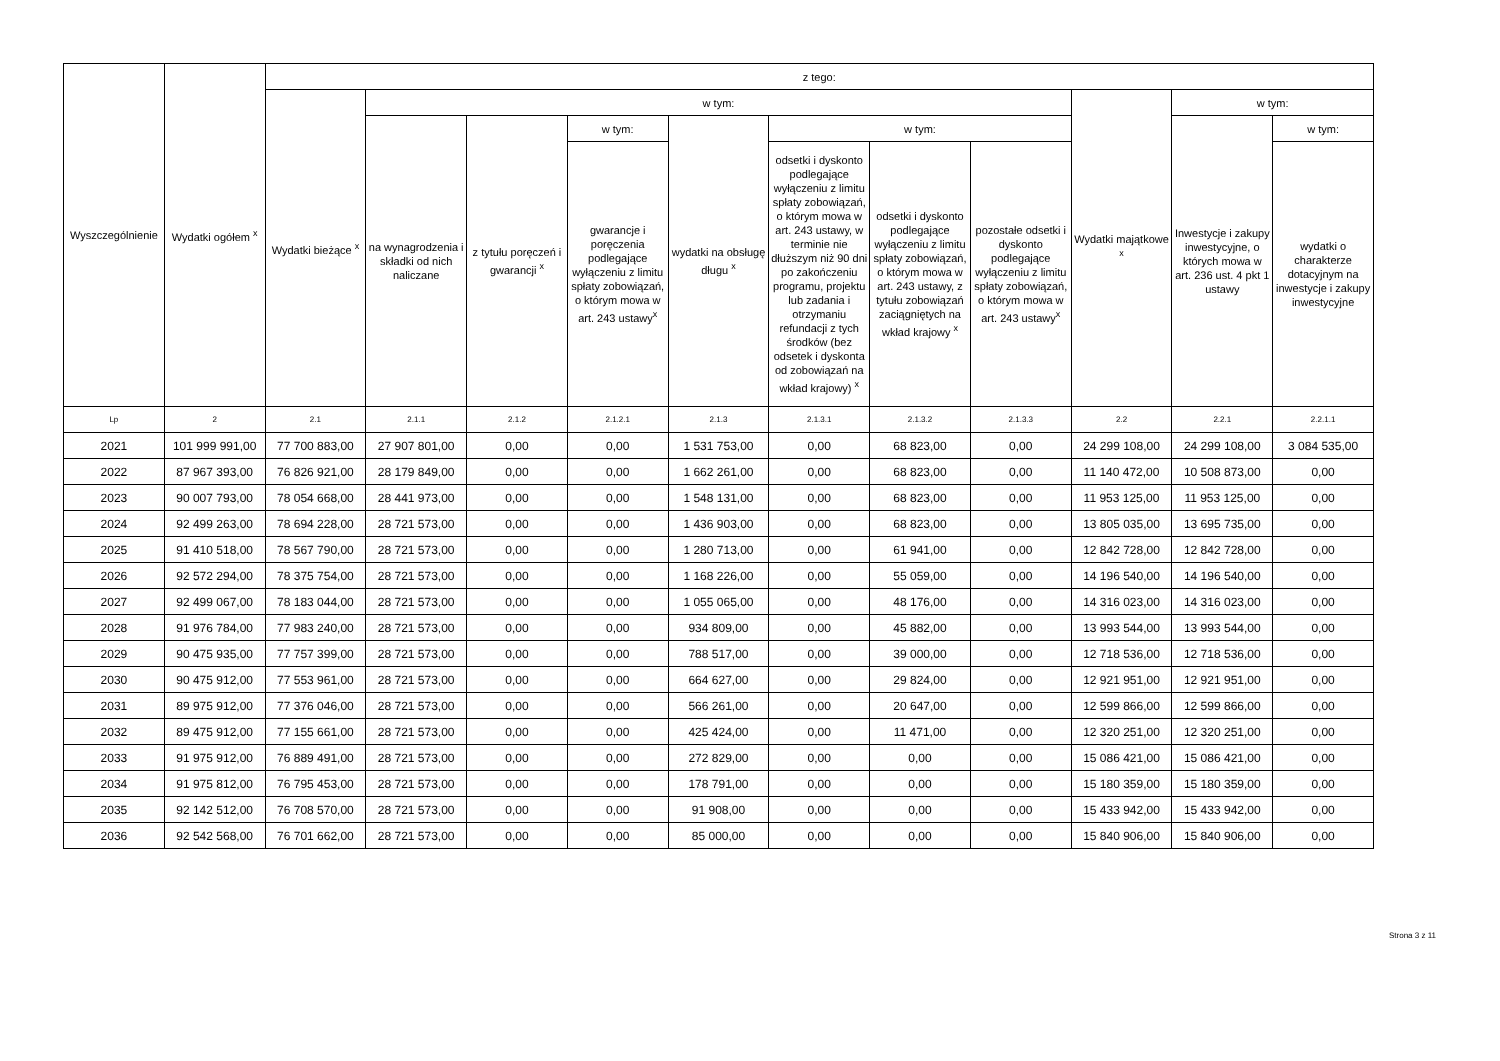| Wyszczególnienie | Wydatki ogółem <sup>x</sup> | z tego: | | | | | | | | | | |
| --- | --- | --- | --- | --- | --- | --- | --- | --- | --- | --- | --- | --- |
| | | Wydatki bieżące <sup>x</sup> | w tym: | | | | | | | Wydatki majątkowe <sup>x</sup> | w tym: | |
| | | | na wynagrodzenia i składki od nich naliczane | z tytułu poręczeń i gwarancji <sup>x</sup> | w tym: | wydatki na obsługę długu <sup>x</sup> | w tym: | | | | Inwestycje i zakupy inwestycyjne, o których mowa w art. 236 ust. 4 pkt 1 ustawy | w tym: |
| | | | | | gwarancje i poręczenia podlegające wyłączeniu z limitu spłaty zobowiązań, o którym mowa w art. 243 ustawy<sup>x</sup> | | odsetki i dyskonto podlegające wyłączeniu z limitu spłaty zobowiązań, o którym mowa w art. 243 ustawy, w terminie nie dłuższym niż 90 dni po zakończeniu programu, projektu lub zadania i otrzymaniu refundacji z tych środków (bez odsetek i dyskonta od zobowiązań na wkład krajowy) <sup>x</sup> | odsetki i dyskonto podlegające wyłączeniu z limitu spłaty zobowiązań, o którym mowa w art. 243 ustawy, z tytułu zobowiązań zaciągniętych na wkład krajowy <sup>x</sup> | pozostałe odsetki i dyskonto podlegające wyłączeniu z limitu spłaty zobowiązań, o którym mowa w art. 243 ustawy<sup>x</sup> | | | wydatki o charakterze dotacyjnym na inwestycje i zakupy inwestycyjne |
| Lp | 2 | 2.1 | 2.1.1 | 2.1.2 | 2.1.2.1 | 2.1.3 | 2.1.3.1 | 2.1.3.2 | 2.1.3.3 | 2.2 | 2.2.1 | 2.2.1.1 |
| 2021 | 101 999 991,00 | 77 700 883,00 | 27 907 801,00 | 0,00 | 0,00 | 1 531 753,00 | 0,00 | 68 823,00 | 0,00 | 24 299 108,00 | 24 299 108,00 | 3 084 535,00 |
| 2022 | 87 967 393,00 | 76 826 921,00 | 28 179 849,00 | 0,00 | 0,00 | 1 662 261,00 | 0,00 | 68 823,00 | 0,00 | 11 140 472,00 | 10 508 873,00 | 0,00 |
| 2023 | 90 007 793,00 | 78 054 668,00 | 28 441 973,00 | 0,00 | 0,00 | 1 548 131,00 | 0,00 | 68 823,00 | 0,00 | 11 953 125,00 | 11 953 125,00 | 0,00 |
| 2024 | 92 499 263,00 | 78 694 228,00 | 28 721 573,00 | 0,00 | 0,00 | 1 436 903,00 | 0,00 | 68 823,00 | 0,00 | 13 805 035,00 | 13 695 735,00 | 0,00 |
| 2025 | 91 410 518,00 | 78 567 790,00 | 28 721 573,00 | 0,00 | 0,00 | 1 280 713,00 | 0,00 | 61 941,00 | 0,00 | 12 842 728,00 | 12 842 728,00 | 0,00 |
| 2026 | 92 572 294,00 | 78 375 754,00 | 28 721 573,00 | 0,00 | 0,00 | 1 168 226,00 | 0,00 | 55 059,00 | 0,00 | 14 196 540,00 | 14 196 540,00 | 0,00 |
| 2027 | 92 499 067,00 | 78 183 044,00 | 28 721 573,00 | 0,00 | 0,00 | 1 055 065,00 | 0,00 | 48 176,00 | 0,00 | 14 316 023,00 | 14 316 023,00 | 0,00 |
| 2028 | 91 976 784,00 | 77 983 240,00 | 28 721 573,00 | 0,00 | 0,00 | 934 809,00 | 0,00 | 45 882,00 | 0,00 | 13 993 544,00 | 13 993 544,00 | 0,00 |
| 2029 | 90 475 935,00 | 77 757 399,00 | 28 721 573,00 | 0,00 | 0,00 | 788 517,00 | 0,00 | 39 000,00 | 0,00 | 12 718 536,00 | 12 718 536,00 | 0,00 |
| 2030 | 90 475 912,00 | 77 553 961,00 | 28 721 573,00 | 0,00 | 0,00 | 664 627,00 | 0,00 | 29 824,00 | 0,00 | 12 921 951,00 | 12 921 951,00 | 0,00 |
| 2031 | 89 975 912,00 | 77 376 046,00 | 28 721 573,00 | 0,00 | 0,00 | 566 261,00 | 0,00 | 20 647,00 | 0,00 | 12 599 866,00 | 12 599 866,00 | 0,00 |
| 2032 | 89 475 912,00 | 77 155 661,00 | 28 721 573,00 | 0,00 | 0,00 | 425 424,00 | 0,00 | 11 471,00 | 0,00 | 12 320 251,00 | 12 320 251,00 | 0,00 |
| 2033 | 91 975 912,00 | 76 889 491,00 | 28 721 573,00 | 0,00 | 0,00 | 272 829,00 | 0,00 | 0,00 | 0,00 | 15 086 421,00 | 15 086 421,00 | 0,00 |
| 2034 | 91 975 812,00 | 76 795 453,00 | 28 721 573,00 | 0,00 | 0,00 | 178 791,00 | 0,00 | 0,00 | 0,00 | 15 180 359,00 | 15 180 359,00 | 0,00 |
| 2035 | 92 142 512,00 | 76 708 570,00 | 28 721 573,00 | 0,00 | 0,00 | 91 908,00 | 0,00 | 0,00 | 0,00 | 15 433 942,00 | 15 433 942,00 | 0,00 |
| 2036 | 92 542 568,00 | 76 701 662,00 | 28 721 573,00 | 0,00 | 0,00 | 85 000,00 | 0,00 | 0,00 | 0,00 | 15 840 906,00 | 15 840 906,00 | 0,00 |
Strona 3 z 11